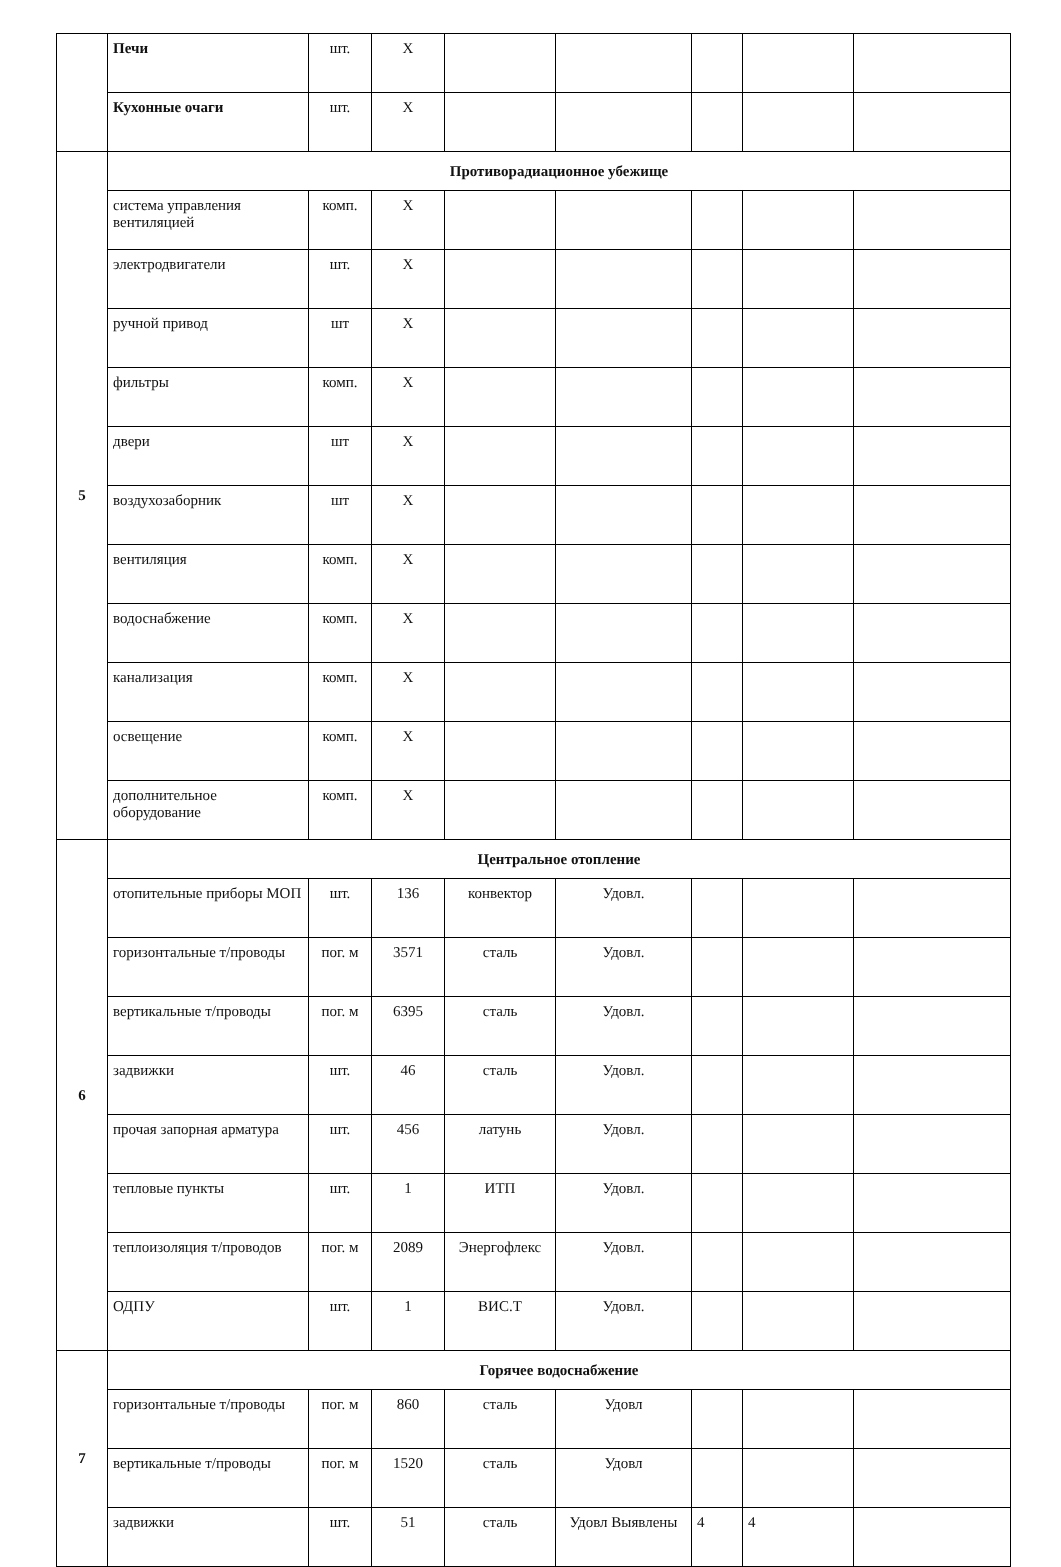| | Печи | шт. | X | | | | | |
| | Кухонные очаги | шт. | X | | | | | |
| 5 | Противорадиационное убежище | | | | | | | |
| | система управления вентиляцией | комп. | X | | | | | |
| | электродвигатели | шт. | X | | | | | |
| | ручной привод | шт | X | | | | | |
| | фильтры | комп. | X | | | | | |
| | двери | шт | X | | | | | |
| | воздухозаборник | шт | X | | | | | |
| | вентиляция | комп. | X | | | | | |
| | водоснабжение | комп. | X | | | | | |
| | канализация | комп. | X | | | | | |
| | освещение | комп. | X | | | | | |
| | дополнительное оборудование | комп. | X | | | | | |
| 6 | Центральное отопление | | | | | | | |
| | отопительные приборы МОП | шт. | 136 | конвектор | Удовл. | | | |
| | горизонтальные т/проводы | пог. м | 3571 | сталь | Удовл. | | | |
| | вертикальные т/проводы | пог. м | 6395 | сталь | Удовл. | | | |
| | задвижки | шт. | 46 | сталь | Удовл. | | | |
| | прочая запорная арматура | шт. | 456 | латунь | Удовл. | | | |
| | тепловые пункты | шт. | 1 | ИТП | Удовл. | | | |
| | теплоизоляция т/проводов | пог. м | 2089 | Энергофлекс | Удовл. | | | |
| | ОДПУ | шт. | 1 | ВИС.Т | Удовл. | | | |
| 7 | Горячее водоснабжение | | | | | | | |
| | горизонтальные т/проводы | пог. м | 860 | сталь | Удовл | | | |
| | вертикальные т/проводы | пог. м | 1520 | сталь | Удовл | | | |
| | задвижки | шт. | 51 | сталь | Удовл Выявлены | 4 | 4 | |